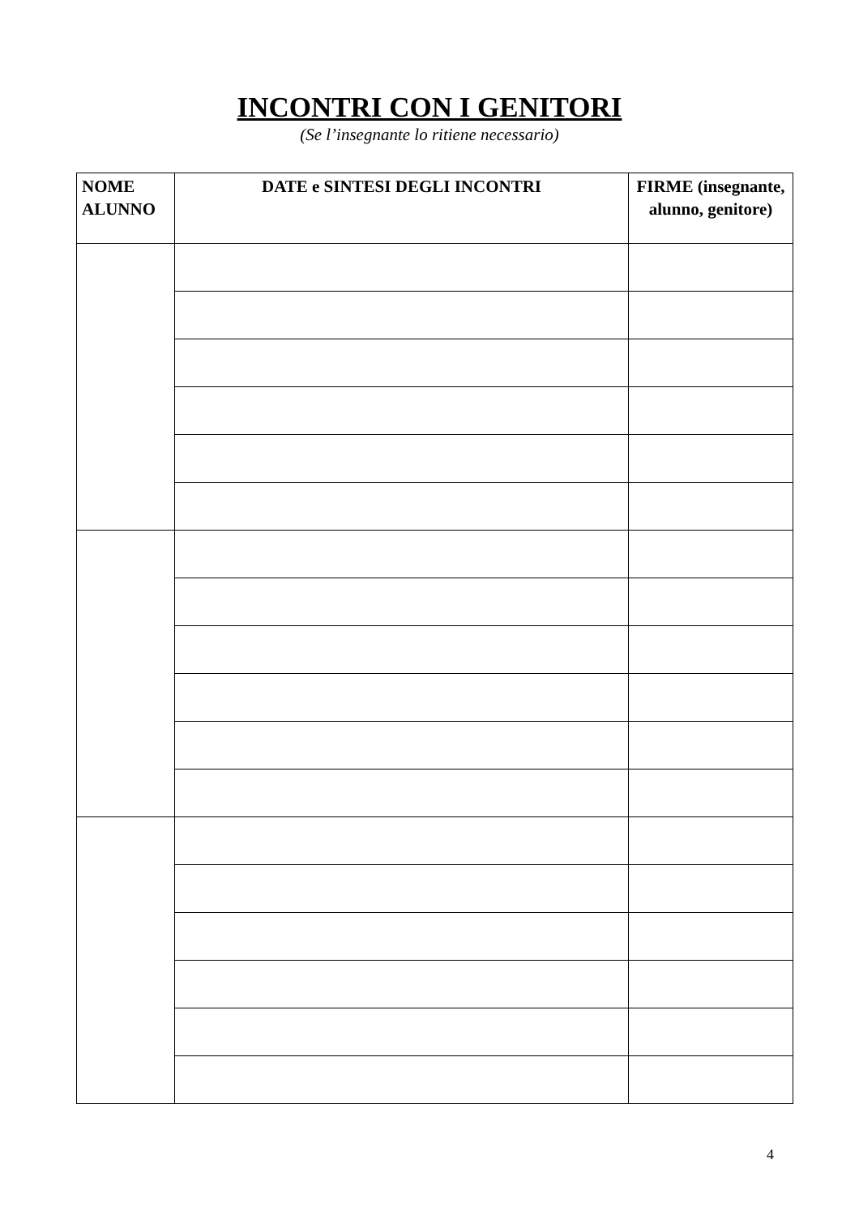INCONTRI CON I GENITORI
(Se l’insegnante lo ritiene necessario)
| NOME ALUNNO | DATE e SINTESI DEGLI INCONTRI | FIRME (insegnante, alunno, genitore) |
| --- | --- | --- |
4